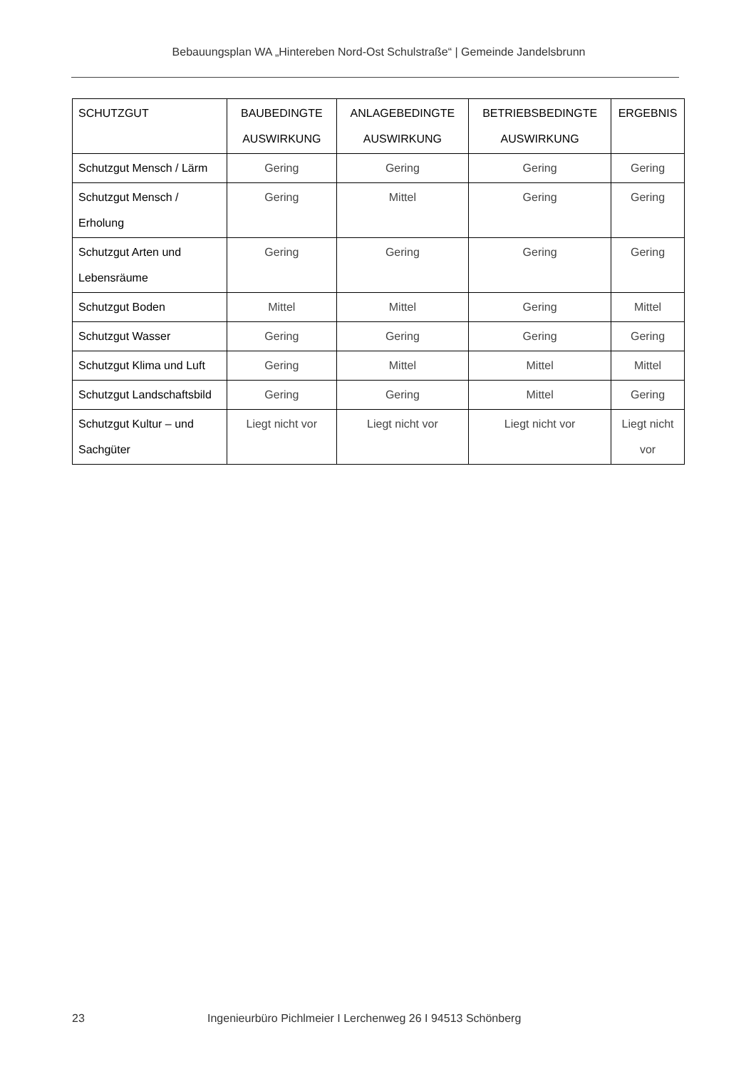Bebauungsplan WA „Hintereben Nord-Ost Schulstraße“ | Gemeinde Jandelsbrunn
| SCHUTZGUT | BAUBEDINGTE AUSWIRKUNG | ANLAGEBEDINGTE AUSWIRKUNG | BETRIEBSBEDINGTE AUSWIRKUNG | ERGEBNIS |
| --- | --- | --- | --- | --- |
| Schutzgut Mensch / Lärm | Gering | Gering | Gering | Gering |
| Schutzgut Mensch / Erholung | Gering | Mittel | Gering | Gering |
| Schutzgut Arten und Lebensräume | Gering | Gering | Gering | Gering |
| Schutzgut Boden | Mittel | Mittel | Gering | Mittel |
| Schutzgut Wasser | Gering | Gering | Gering | Gering |
| Schutzgut Klima und Luft | Gering | Mittel | Mittel | Mittel |
| Schutzgut Landschaftsbild | Gering | Gering | Mittel | Gering |
| Schutzgut Kultur – und Sachgüter | Liegt nicht vor | Liegt nicht vor | Liegt nicht vor | Liegt nicht vor |
23 Ingenieurbüro Pichlmeier I Lerchenweg 26 I 94513 Schönberg